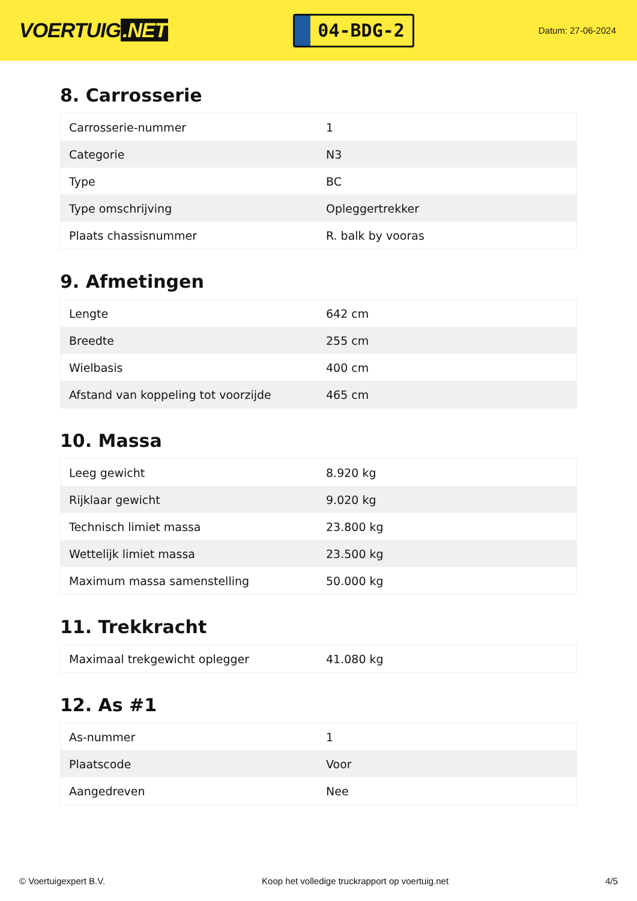VOERTUIG.NET
04-BDG-2
Datum: 27-06-2024
8. Carrosserie
| Carrosserie-nummer | 1 |
| Categorie | N3 |
| Type | BC |
| Type omschrijving | Opleggertrekker |
| Plaats chassisnummer | R. balk by vooras |
9. Afmetingen
| Lengte | 642 cm |
| Breedte | 255 cm |
| Wielbasis | 400 cm |
| Afstand van koppeling tot voorzijde | 465 cm |
10. Massa
| Leeg gewicht | 8.920 kg |
| Rijklaar gewicht | 9.020 kg |
| Technisch limiet massa | 23.800 kg |
| Wettelijk limiet massa | 23.500 kg |
| Maximum massa samenstelling | 50.000 kg |
11. Trekkracht
| Maximaal trekgewicht oplegger | 41.080 kg |
12. As #1
| As-nummer | 1 |
| Plaatscode | Voor |
| Aangedreven | Nee |
© Voertuigexpert B.V. Koop het volledige truckrapport op voertuig.net 4/5